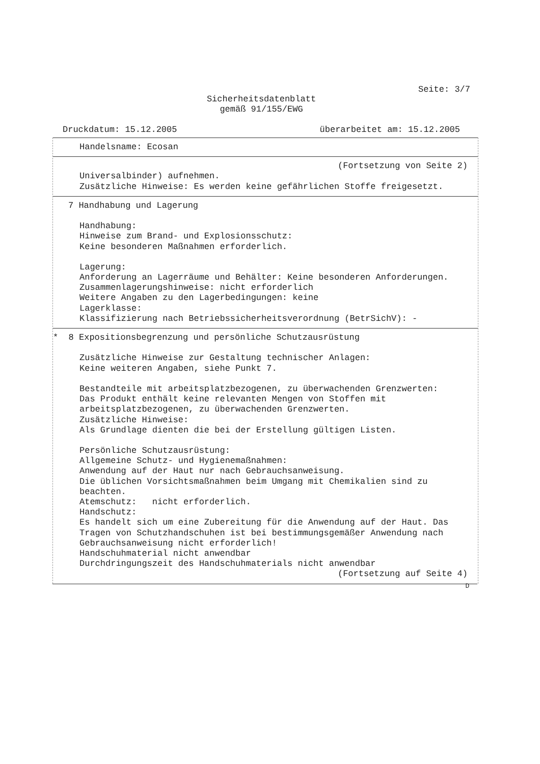Seite: 3/7
Sicherheitsdatenblatt
gemäß 91/155/EWG
Druckdatum: 15.12.2005 überarbeitet am: 15.12.2005
Handelsname: Ecosan
(Fortsetzung von Seite 2)
Universalbinder) aufnehmen.
Zusätzliche Hinweise: Es werden keine gefährlichen Stoffe freigesetzt.
7 Handhabung und Lagerung
Handhabung:
Hinweise zum Brand- und Explosionsschutz:
Keine besonderen Maßnahmen erforderlich.
Lagerung:
Anforderung an Lagerräume und Behälter: Keine besonderen Anforderungen.
Zusammenlagerungshinweise: nicht erforderlich
Weitere Angaben zu den Lagerbedingungen: keine
Lagerklasse:
Klassifizierung nach Betriebssicherheitsverordnung (BetrSichV): -
* 8 Expositionsbegrenzung und persönliche Schutzausrüstung
Zusätzliche Hinweise zur Gestaltung technischer Anlagen:
Keine weiteren Angaben, siehe Punkt 7.
Bestandteile mit arbeitsplatzbezogenen, zu überwachenden Grenzwerten:
Das Produkt enthält keine relevanten Mengen von Stoffen mit
arbeitsplatzbezogenen, zu überwachenden Grenzwerten.
Zusätzliche Hinweise:
Als Grundlage dienten die bei der Erstellung gültigen Listen.
Persönliche Schutzausrüstung:
Allgemeine Schutz- und Hygienemaßnahmen:
Anwendung auf der Haut nur nach Gebrauchsanweisung.
Die üblichen Vorsichtsmaßnahmen beim Umgang mit Chemikalien sind zu
beachten.
Atemschutz: nicht erforderlich.
Handschutz:
Es handelt sich um eine Zubereitung für die Anwendung auf der Haut. Das
Tragen von Schutzhandschuhen ist bei bestimmungsgemäßer Anwendung nach
Gebrauchsanweisung nicht erforderlich!
Handschuhmaterial nicht anwendbar
Durchdringungszeit des Handschuhmaterials nicht anwendbar
(Fortsetzung auf Seite 4)
D